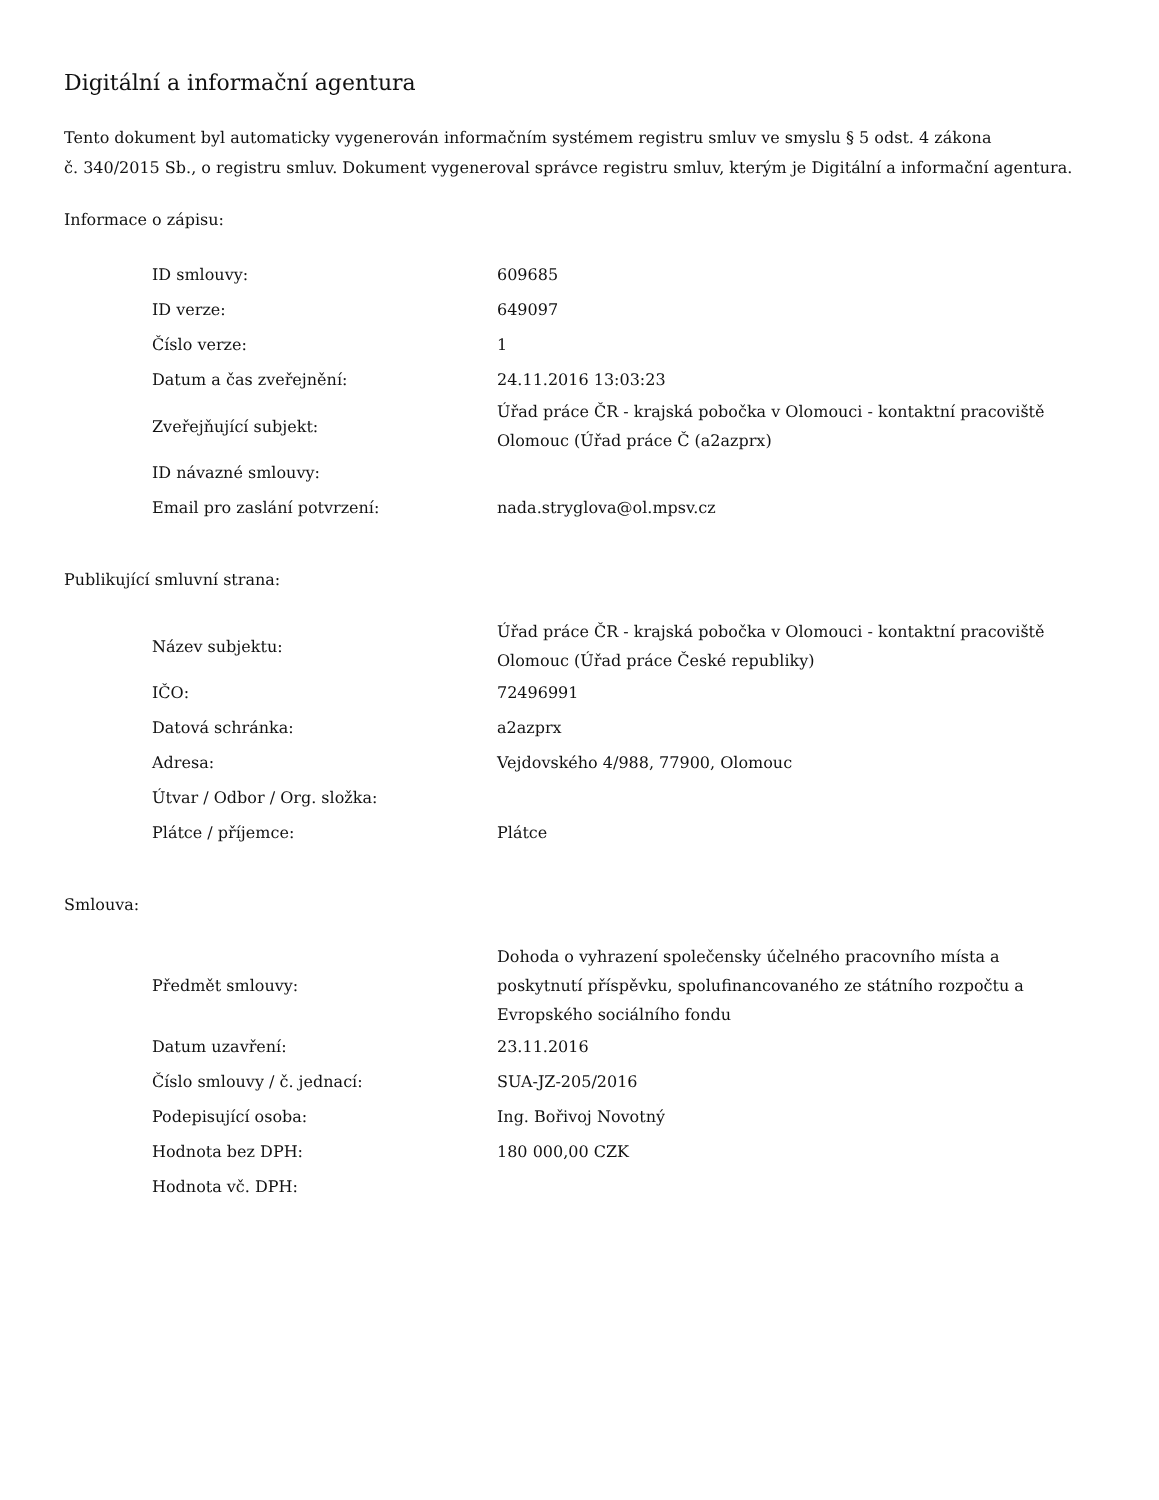Digitální a informační agentura
Tento dokument byl automaticky vygenerován informačním systémem registru smluv ve smyslu § 5 odst. 4 zákona
č. 340/2015 Sb., o registru smluv. Dokument vygeneroval správce registru smluv, kterým je Digitální a informační agentura.
Informace o zápisu:
| ID smlouvy: | 609685 |
| ID verze: | 649097 |
| Číslo verze: | 1 |
| Datum a čas zveřejnění: | 24.11.2016 13:03:23 |
| Zveřejňující subjekt: | Úřad práce ČR - krajská pobočka v Olomouci - kontaktní pracoviště Olomouc (Úřad práce Č (a2azprx) |
| ID návazné smlouvy: | |
| Email pro zaslání potvrzení: | nada.stryglova@ol.mpsv.cz |
Publikující smluvní strana:
| Název subjektu: | Úřad práce ČR - krajská pobočka v Olomouci - kontaktní pracoviště Olomouc (Úřad práce České republiky) |
| IČO: | 72496991 |
| Datová schránka: | a2azprx |
| Adresa: | Vejdovského 4/988, 77900, Olomouc |
| Útvar / Odbor / Org. složka: | |
| Plátce / příjemce: | Plátce |
Smlouva:
| Předmět smlouvy: | Dohoda o vyhrazení společensky účelného pracovního místa a poskytnutí příspěvku, spolufinancovaného ze státního rozpočtu a Evropského sociálního fondu |
| Datum uzavření: | 23.11.2016 |
| Číslo smlouvy / č. jednací: | SUA-JZ-205/2016 |
| Podepisující osoba: | Ing. Bořivoj Novotný |
| Hodnota bez DPH: | 180 000,00 CZK |
| Hodnota vč. DPH: | |